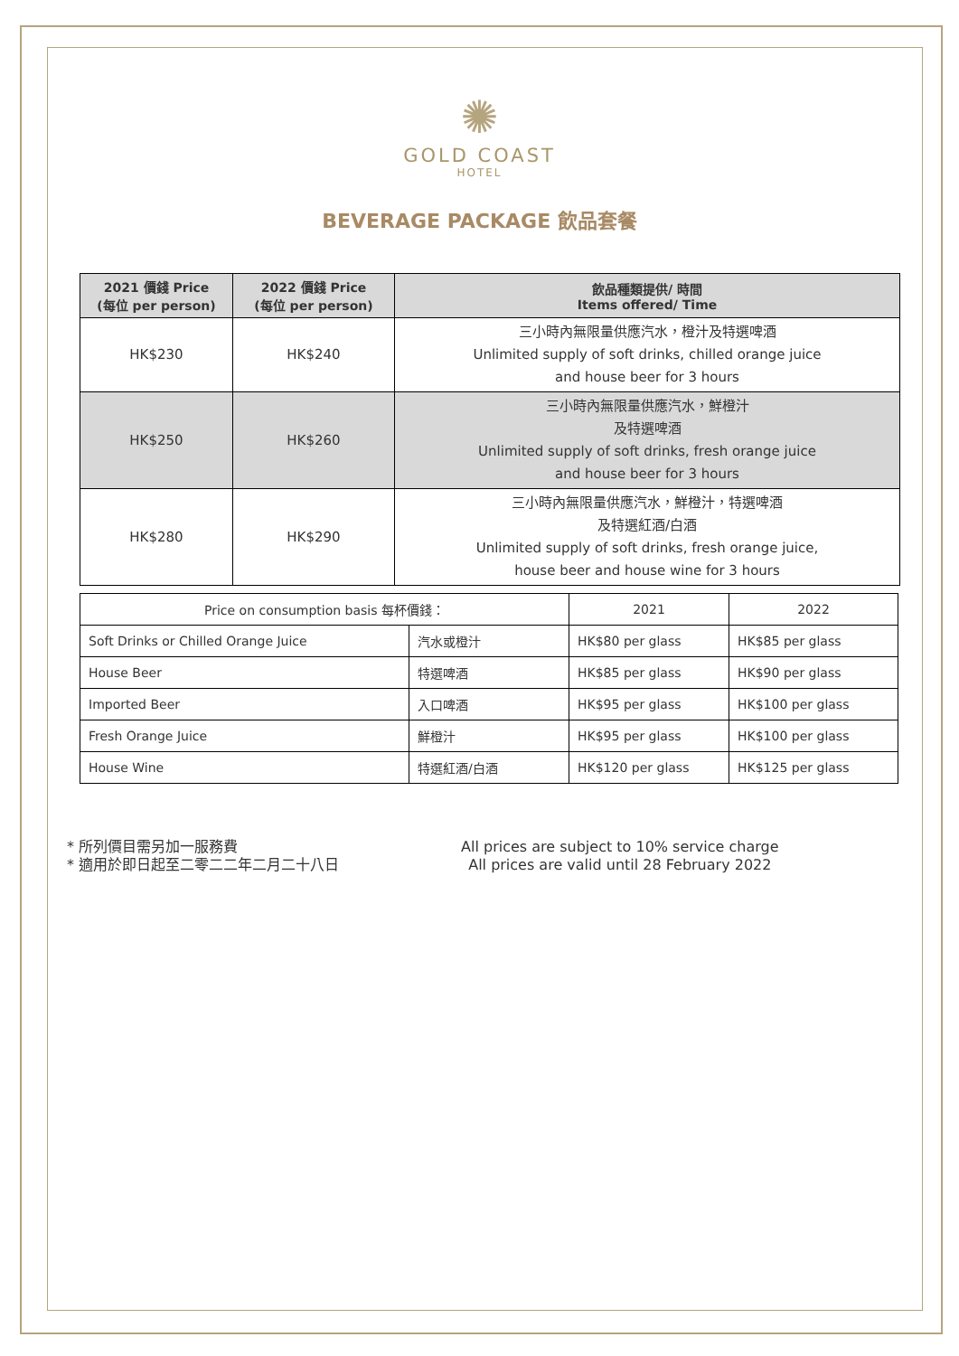✺
GOLD COAST
HOTEL
BEVERAGE PACKAGE 飲品套餐
| 2021 價錢 Price (每位 per person) | 2022 價錢 Price (每位 per person) | 飲品種類提供/ 時間 Items offered/ Time |
| --- | --- | --- |
| HK$230 | HK$240 | 三小時內無限量供應汽水，橙汁及特選啤酒 Unlimited supply of soft drinks, chilled orange juice and house beer for 3 hours |
| HK$250 | HK$260 | 三小時內無限量供應汽水，鮮橙汁 及特選啤酒 Unlimited supply of soft drinks, fresh orange juice and house beer for 3 hours |
| HK$280 | HK$290 | 三小時內無限量供應汽水，鮮橙汁，特選啤酒 及特選紅酒/白酒 Unlimited supply of soft drinks, fresh orange juice, house beer and house wine for 3 hours |
| Price on consumption basis 每杯價錢： | | 2021 | 2022 |
| Soft Drinks or Chilled Orange Juice | 汽水或橙汁 | HK$80 per glass | HK$85 per glass |
| House Beer | 特選啤酒 | HK$85 per glass | HK$90 per glass |
| Imported Beer | 入口啤酒 | HK$95 per glass | HK$100 per glass |
| Fresh Orange Juice | 鮮橙汁 | HK$95 per glass | HK$100 per glass |
| House Wine | 特選紅酒/白酒 | HK$120 per glass | HK$125 per glass |
* 所列價目需另加一服務費
* 適用於即日起至二零二二年二月二十八日
All prices are subject to 10% service charge
All prices are valid until 28 February 2022